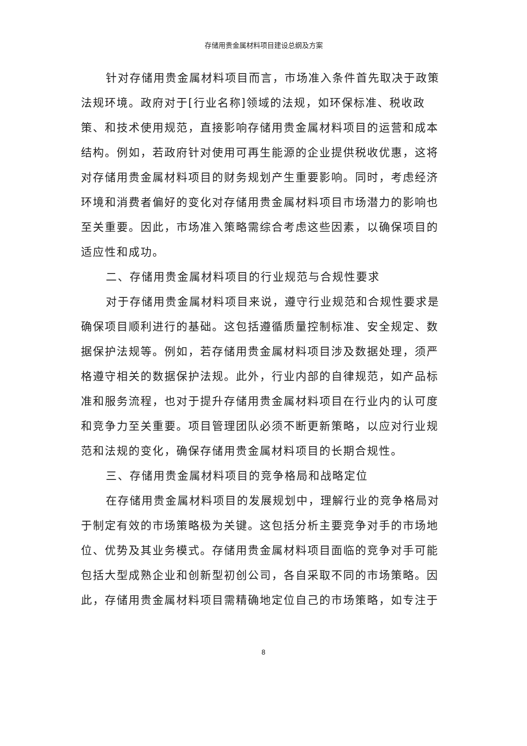存储用贵金属材料项目建设总纲及方案
针对存储用贵金属材料项目而言，市场准入条件首先取决于政策法规环境。政府对于[行业名称]领域的法规，如环保标准、税收政策、和技术使用规范，直接影响存储用贵金属材料项目的运营和成本结构。例如，若政府针对使用可再生能源的企业提供税收优惠，这将对存储用贵金属材料项目的财务规划产生重要影响。同时，考虑经济环境和消费者偏好的变化对存储用贵金属材料项目市场潜力的影响也至关重要。因此，市场准入策略需综合考虑这些因素，以确保项目的适应性和成功。
二、存储用贵金属材料项目的行业规范与合规性要求
对于存储用贵金属材料项目来说，遵守行业规范和合规性要求是确保项目顺利进行的基础。这包括遵循质量控制标准、安全规定、数据保护法规等。例如，若存储用贵金属材料项目涉及数据处理，须严格遵守相关的数据保护法规。此外，行业内部的自律规范，如产品标准和服务流程，也对于提升存储用贵金属材料项目在行业内的认可度和竞争力至关重要。项目管理团队必须不断更新策略，以应对行业规范和法规的变化，确保存储用贵金属材料项目的长期合规性。
三、存储用贵金属材料项目的竞争格局和战略定位
在存储用贵金属材料项目的发展规划中，理解行业的竞争格局对于制定有效的市场策略极为关键。这包括分析主要竞争对手的市场地位、优势及其业务模式。存储用贵金属材料项目面临的竞争对手可能包括大型成熟企业和创新型初创公司，各自采取不同的市场策略。因此，存储用贵金属材料项目需精确地定位自己的市场策略，如专注于
8